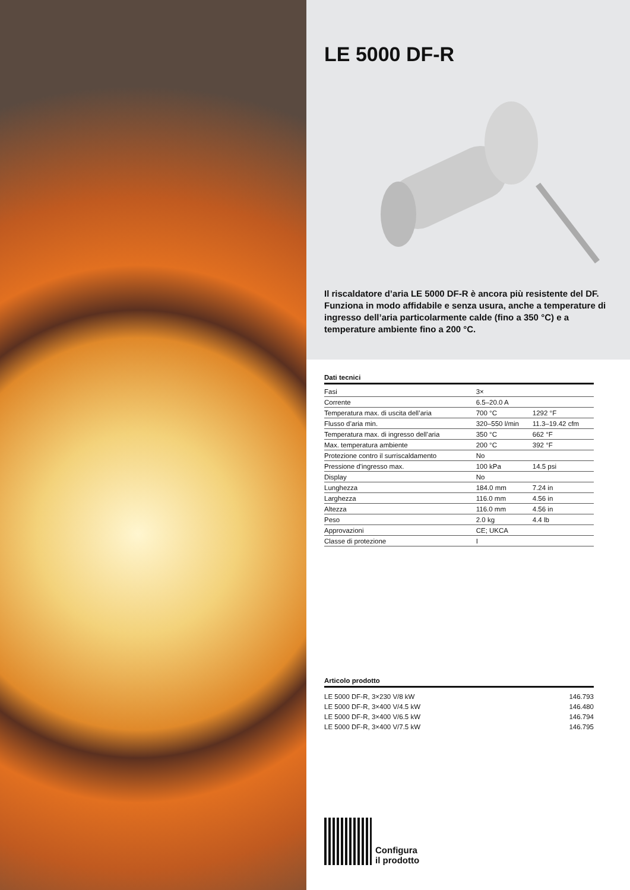LE 5000 DF-R
Il riscaldatore d’aria LE 5000 DF-R è ancora più resistente del DF. Funziona in modo affidabile e senza usura, anche a temperature di ingresso dell’aria particolarmente calde (fino a 350 °C) e a temperature ambiente fino a 200 °C.
Dati tecnici
| Fasi | 3× | |
| Corrente | 6.5–20.0 A | |
| Temperatura max. di uscita dell’aria | 700 °C | 1292 °F |
| Flusso d’aria min. | 320–550 l/min | 11.3–19.42 cfm |
| Temperatura max. di ingresso dell’aria | 350 °C | 662 °F |
| Max. temperatura ambiente | 200 °C | 392 °F |
| Protezione contro il surriscaldamento | No | |
| Pressione d'ingresso max. | 100 kPa | 14.5 psi |
| Display | No | |
| Lunghezza | 184.0 mm | 7.24 in |
| Larghezza | 116.0 mm | 4.56 in |
| Altezza | 116.0 mm | 4.56 in |
| Peso | 2.0 kg | 4.4 lb |
| Approvazioni | CE; UKCA | |
| Classe di protezione | I | |
Articolo prodotto
| LE 5000 DF-R, 3×230 V/8 kW | 146.793 |
| LE 5000 DF-R, 3×400 V/4.5 kW | 146.480 |
| LE 5000 DF-R, 3×400 V/6.5 kW | 146.794 |
| LE 5000 DF-R, 3×400 V/7.5 kW | 146.795 |
Configura
il prodotto